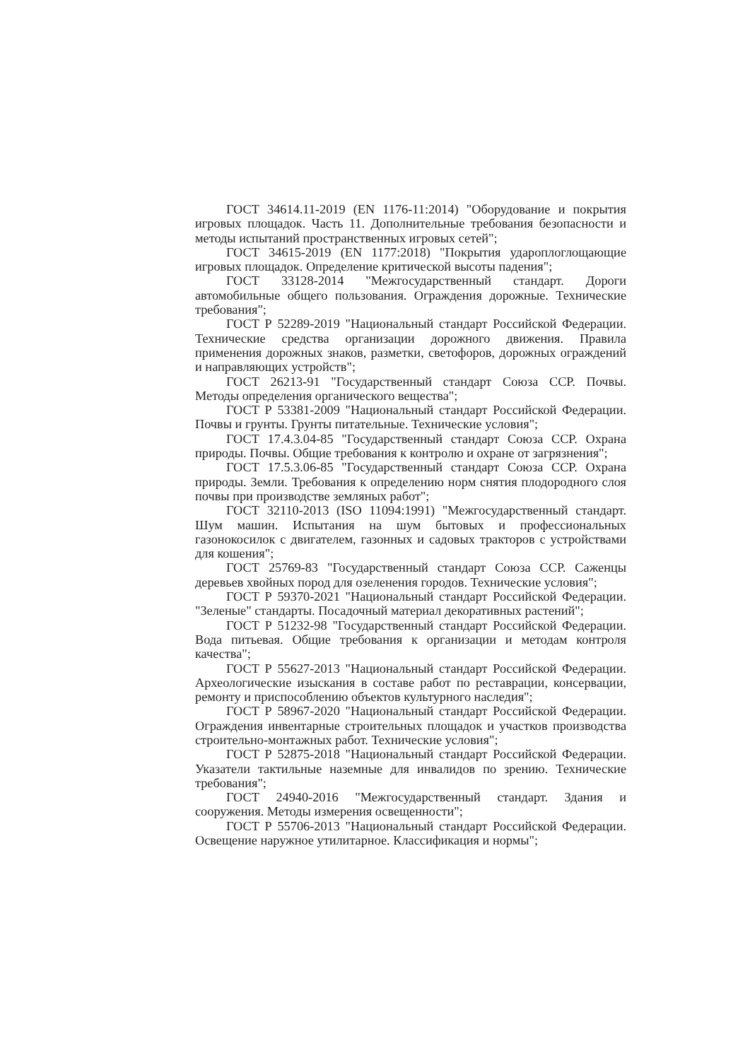ГОСТ 34614.11-2019 (EN 1176-11:2014) "Оборудование и покрытия игровых площадок. Часть 11. Дополнительные требования безопасности и методы испытаний пространственных игровых сетей";
ГОСТ 34615-2019 (EN 1177:2018) "Покрытия удароплоглощающие игровых площадок. Определение критической высоты падения";
ГОСТ 33128-2014 "Межгосударственный стандарт. Дороги автомобильные общего пользования. Ограждения дорожные. Технические требования";
ГОСТ Р 52289-2019 "Национальный стандарт Российской Федерации. Технические средства организации дорожного движения. Правила применения дорожных знаков, разметки, светофоров, дорожных ограждений и направляющих устройств";
ГОСТ 26213-91 "Государственный стандарт Союза ССР. Почвы. Методы определения органического вещества";
ГОСТ Р 53381-2009 "Национальный стандарт Российской Федерации. Почвы и грунты. Грунты питательные. Технические условия";
ГОСТ 17.4.3.04-85 "Государственный стандарт Союза ССР. Охрана природы. Почвы. Общие требования к контролю и охране от загрязнения";
ГОСТ 17.5.3.06-85 "Государственный стандарт Союза ССР. Охрана природы. Земли. Требования к определению норм снятия плодородного слоя почвы при производстве земляных работ";
ГОСТ 32110-2013 (ISO 11094:1991) "Межгосударственный стандарт. Шум машин. Испытания на шум бытовых и профессиональных газонокосилок с двигателем, газонных и садовых тракторов с устройствами для кошения";
ГОСТ 25769-83 "Государственный стандарт Союза ССР. Саженцы деревьев хвойных пород для озеленения городов. Технические условия";
ГОСТ Р 59370-2021 "Национальный стандарт Российской Федерации. "Зеленые" стандарты. Посадочный материал декоративных растений";
ГОСТ Р 51232-98 "Государственный стандарт Российской Федерации. Вода питьевая. Общие требования к организации и методам контроля качества";
ГОСТ Р 55627-2013 "Национальный стандарт Российской Федерации. Археологические изыскания в составе работ по реставрации, консервации, ремонту и приспособлению объектов культурного наследия";
ГОСТ Р 58967-2020 "Национальный стандарт Российской Федерации. Ограждения инвентарные строительных площадок и участков производства строительно-монтажных работ. Технические условия";
ГОСТ Р 52875-2018 "Национальный стандарт Российской Федерации. Указатели тактильные наземные для инвалидов по зрению. Технические требования";
ГОСТ 24940-2016 "Межгосударственный стандарт. Здания и сооружения. Методы измерения освещенности";
ГОСТ Р 55706-2013 "Национальный стандарт Российской Федерации. Освещение наружное утилитарное. Классификация и нормы";